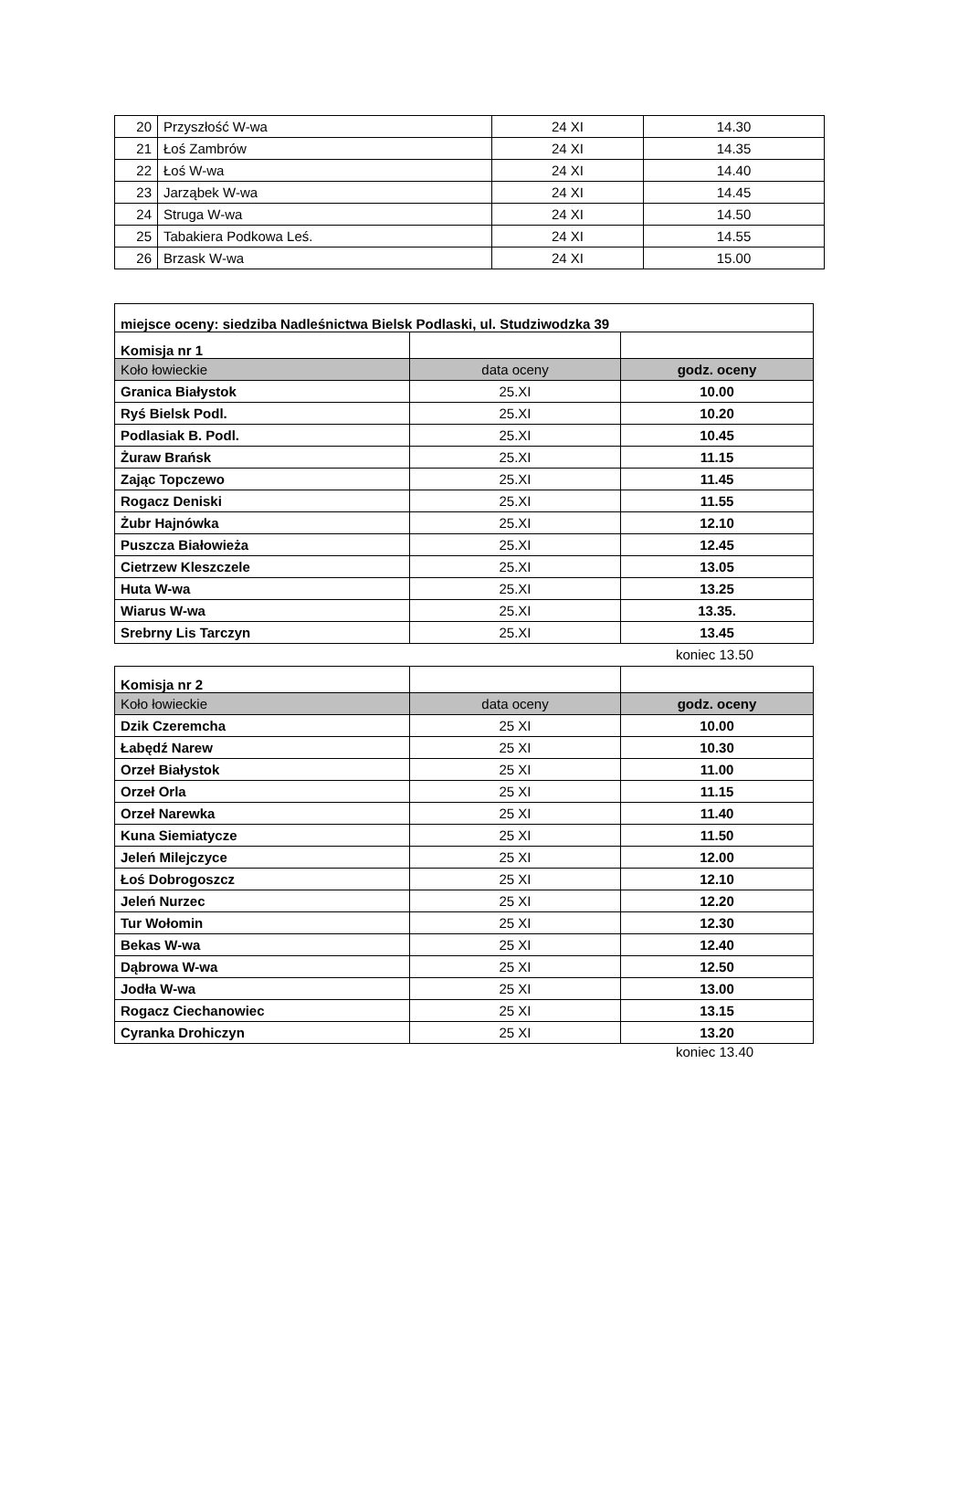| 20 | Przyszłość W-wa | 24 XI | 14.30 |
| 21 | Łoś Zambrów | 24 XI | 14.35 |
| 22 | Łoś W-wa | 24 XI | 14.40 |
| 23 | Jarząbek W-wa | 24 XI | 14.45 |
| 24 | Struga W-wa | 24 XI | 14.50 |
| 25 | Tabakiera Podkowa Leś. | 24 XI | 14.55 |
| 26 | Brzask W-wa | 24 XI | 15.00 |
| miejsce oceny: siedziba Nadleśnictwa Bielsk Podlaski, ul. Studziwodzka 39 | | |
| Komisja nr 1 | | |
| Koło łowieckie | data oceny | godz. oceny |
| Granica Białystok | 25.XI | 10.00 |
| Ryś Bielsk Podl. | 25.XI | 10.20 |
| Podlasiak B. Podl. | 25.XI | 10.45 |
| Żuraw Brańsk | 25.XI | 11.15 |
| Zając Topczewo | 25.XI | 11.45 |
| Rogacz Deniski | 25.XI | 11.55 |
| Żubr Hajnówka | 25.XI | 12.10 |
| Puszcza Białowieża | 25.XI | 12.45 |
| Cietrzew Kleszczele | 25.XI | 13.05 |
| Huta W-wa | 25.XI | 13.25 |
| Wiarus W-wa | 25.XI | 13.35. |
| Srebrny Lis Tarczyn | 25.XI | 13.45 |
koniec 13.50
| Komisja nr 2 | | |
| Koło łowieckie | data oceny | godz. oceny |
| Dzik Czeremcha | 25 XI | 10.00 |
| Łabędź Narew | 25 XI | 10.30 |
| Orzeł Białystok | 25 XI | 11.00 |
| Orzeł Orla | 25 XI | 11.15 |
| Orzeł Narewka | 25 XI | 11.40 |
| Kuna Siemiatycze | 25 XI | 11.50 |
| Jeleń Milejczyce | 25 XI | 12.00 |
| Łoś Dobrogoszcz | 25 XI | 12.10 |
| Jeleń Nurzec | 25 XI | 12.20 |
| Tur Wołomin | 25 XI | 12.30 |
| Bekas W-wa | 25 XI | 12.40 |
| Dąbrowa W-wa | 25 XI | 12.50 |
| Jodła W-wa | 25 XI | 13.00 |
| Rogacz Ciechanowiec | 25 XI | 13.15 |
| Cyranka Drohiczyn | 25 XI | 13.20 |
koniec 13.40